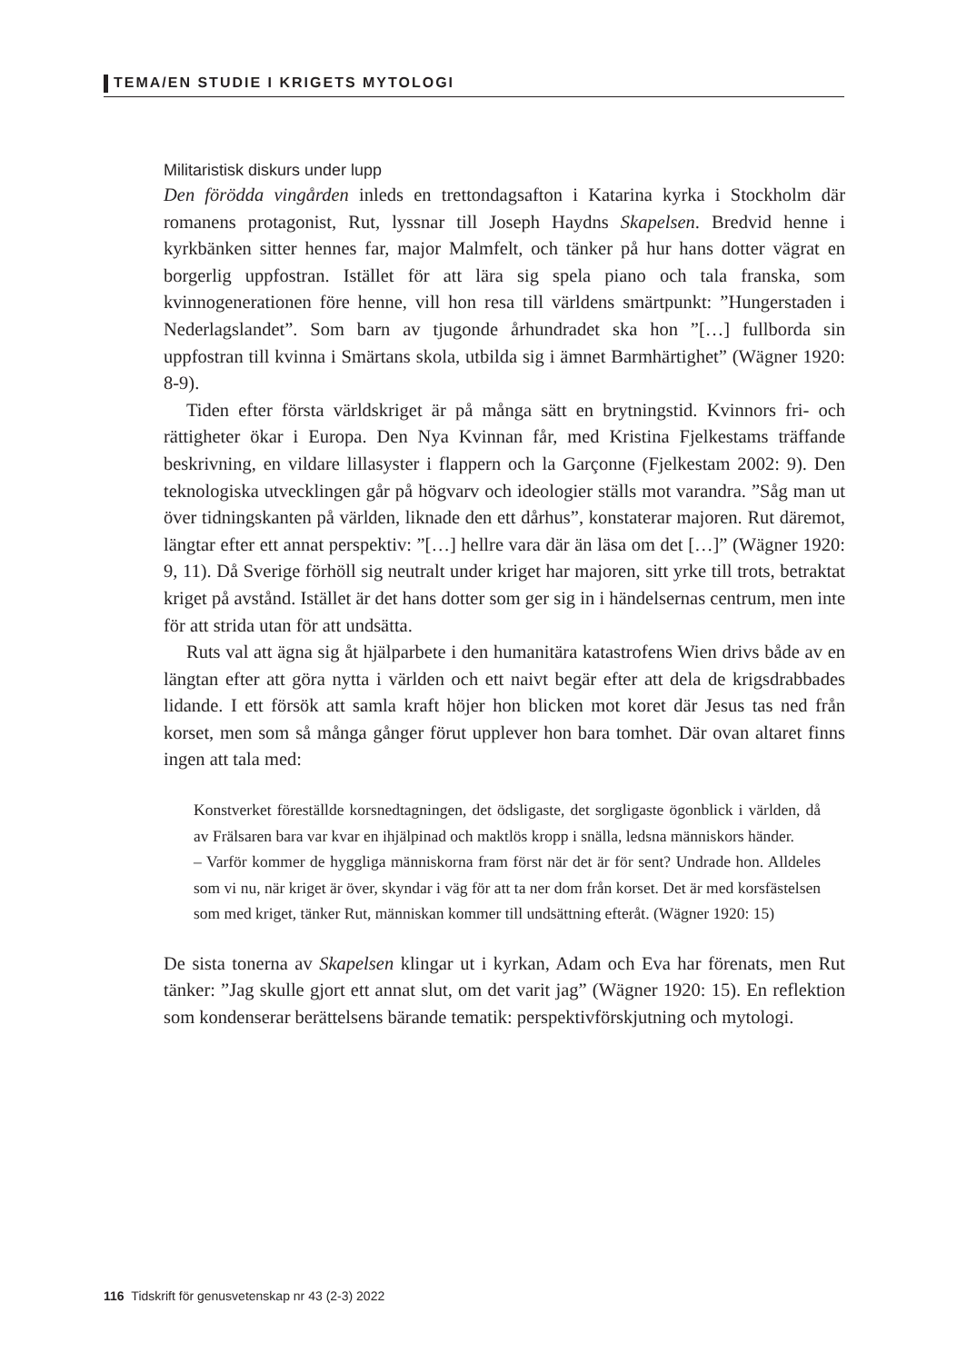TEMA/EN STUDIE I KRIGETS MYTOLOGI
Militaristisk diskurs under lupp
Den förödda vingården inleds en trettondagsafton i Katarina kyrka i Stockholm där romanens protagonist, Rut, lyssnar till Joseph Haydns Skapelsen. Bredvid henne i kyrkbänken sitter hennes far, major Malmfelt, och tänker på hur hans dotter vägrat en borgerlig uppfostran. Istället för att lära sig spela piano och tala franska, som kvinnogenerationen före henne, vill hon resa till världens smärtpunkt: ”Hungerstaden i Nederlagslandet”. Som barn av tjugonde århundradet ska hon ”[…] fullborda sin uppfostran till kvinna i Smärtans skola, utbilda sig i ämnet Barmhärtighet” (Wägner 1920: 8-9).
Tiden efter första världskriget är på många sätt en brytningstid. Kvinnors fri- och rättigheter ökar i Europa. Den Nya Kvinnan får, med Kristina Fjelkestams träffande beskrivning, en vildare lillasyster i flappern och la Garçonne (Fjelkestam 2002: 9). Den teknologiska utvecklingen går på högvarv och ideologier ställs mot varandra. ”Såg man ut över tidningskanten på världen, liknade den ett dårhus”, konstaterar majoren. Rut däremot, längtar efter ett annat perspektiv: ”[…] hellre vara där än läsa om det […]” (Wägner 1920: 9, 11). Då Sverige förhöll sig neutralt under kriget har majoren, sitt yrke till trots, betraktat kriget på avstånd. Istället är det hans dotter som ger sig in i händelsernas centrum, men inte för att strida utan för att undsätta.
Ruts val att ägna sig åt hjälparbete i den humanitära katastrofens Wien drivs både av en längtan efter att göra nytta i världen och ett naivt begär efter att dela de krigsdrabbades lidande. I ett försök att samla kraft höjer hon blicken mot koret där Jesus tas ned från korset, men som så många gånger förut upplever hon bara tomhet. Där ovan altaret finns ingen att tala med:
Konstverket föreställde korsnedtagningen, det ödsligaste, det sorgligaste ögonblick i världen, då av Frälsaren bara var kvar en ihjälpinad och maktlös kropp i snälla, ledsna människors händer.
– Varför kommer de hyggliga människorna fram först när det är för sent? Undrade hon. Alldeles som vi nu, när kriget är över, skyndar i väg för att ta ner dom från korset. Det är med korsfästelsen som med kriget, tänker Rut, människan kommer till undsättning efteråt. (Wägner 1920: 15)
De sista tonerna av Skapelsen klingar ut i kyrkan, Adam och Eva har förenats, men Rut tänker: ”Jag skulle gjort ett annat slut, om det varit jag” (Wägner 1920: 15). En reflektion som kondenserar berättelsens bärande tematik: perspektivförskjutning och mytologi.
116 Tidskrift för genusvetenskap nr 43 (2-3) 2022